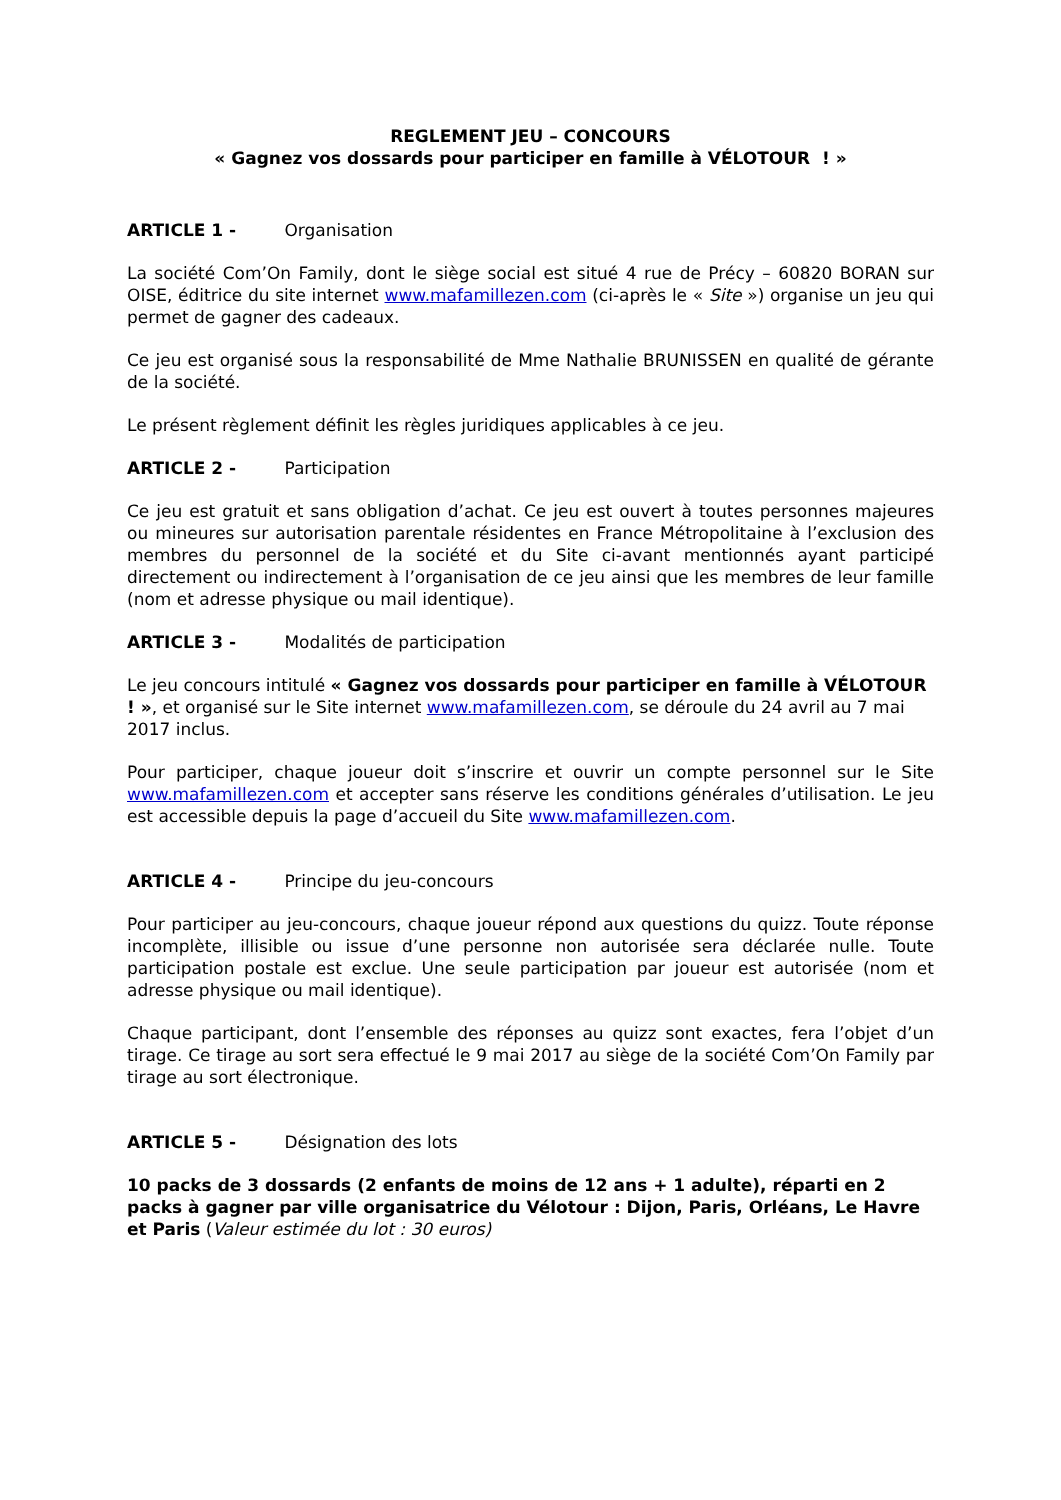REGLEMENT JEU – CONCOURS
« Gagnez vos dossards pour participer en famille à VÉLOTOUR ! »
ARTICLE 1 - Organisation
La société Com’On Family, dont le siège social est situé 4 rue de Précy – 60820 BORAN sur OISE, éditrice du site internet www.mafamillezen.com (ci-après le « Site ») organise un jeu qui permet de gagner des cadeaux.
Ce jeu est organisé sous la responsabilité de Mme Nathalie BRUNISSEN en qualité de gérante de la société.
Le présent règlement définit les règles juridiques applicables à ce jeu.
ARTICLE 2 - Participation
Ce jeu est gratuit et sans obligation d’achat. Ce jeu est ouvert à toutes personnes majeures ou mineures sur autorisation parentale résidentes en France Métropolitaine à l’exclusion des membres du personnel de la société et du Site ci-avant mentionnés ayant participé directement ou indirectement à l’organisation de ce jeu ainsi que les membres de leur famille (nom et adresse physique ou mail identique).
ARTICLE 3 - Modalités de participation
Le jeu concours intitulé « Gagnez vos dossards pour participer en famille à VÉLOTOUR ! », et organisé sur le Site internet www.mafamillezen.com, se déroule du 24 avril au 7 mai 2017 inclus.
Pour participer, chaque joueur doit s’inscrire et ouvrir un compte personnel sur le Site www.mafamillezen.com et accepter sans réserve les conditions générales d’utilisation. Le jeu est accessible depuis la page d’accueil du Site www.mafamillezen.com.
ARTICLE 4 - Principe du jeu-concours
Pour participer au jeu-concours, chaque joueur répond aux questions du quizz. Toute réponse incomplète, illisible ou issue d’une personne non autorisée sera déclarée nulle. Toute participation postale est exclue. Une seule participation par joueur est autorisée (nom et adresse physique ou mail identique).
Chaque participant, dont l’ensemble des réponses au quizz sont exactes, fera l’objet d’un tirage. Ce tirage au sort sera effectué le 9 mai 2017 au siège de la société Com’On Family par tirage au sort électronique.
ARTICLE 5 - Désignation des lots
10 packs de 3 dossards (2 enfants de moins de 12 ans + 1 adulte), réparti en 2 packs à gagner par ville organisatrice du Vélotour : Dijon, Paris, Orléans, Le Havre et Paris (Valeur estimée du lot : 30 euros)